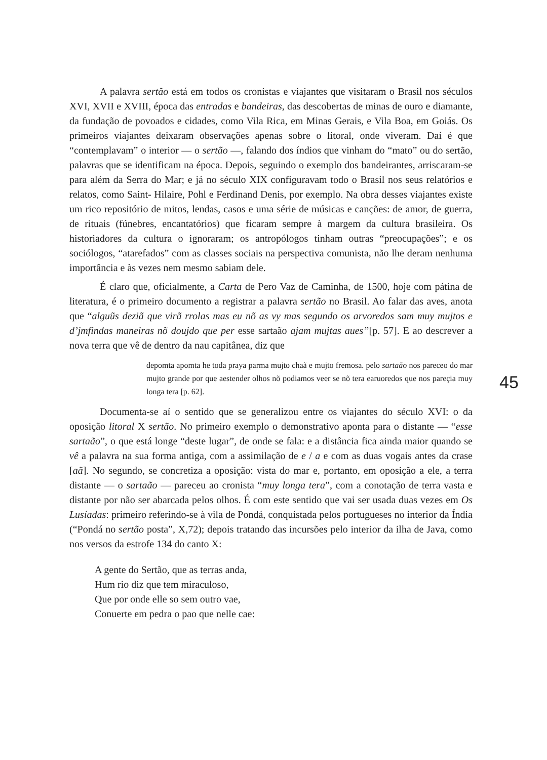A palavra sertão está em todos os cronistas e viajantes que visitaram o Brasil nos séculos XVI, XVII e XVIII, época das entradas e bandeiras, das descobertas de minas de ouro e diamante, da fundação de povoados e cidades, como Vila Rica, em Minas Gerais, e Vila Boa, em Goiás. Os primeiros viajantes deixaram observações apenas sobre o litoral, onde viveram. Daí é que “contemplavam” o interior — o sertão —, falando dos índios que vinham do “mato” ou do sertão, palavras que se identificam na época. Depois, seguindo o exemplo dos bandeirantes, arriscaram-se para além da Serra do Mar; e já no século XIX configuravam todo o Brasil nos seus relatórios e relatos, como Saint- Hilaire, Pohl e Ferdinand Denis, por exemplo. Na obra desses viajantes existe um rico repositório de mitos, lendas, casos e uma série de músicas e canções: de amor, de guerra, de rituais (fúnebres, encantatórios) que ficaram sempre à margem da cultura brasileira. Os historiadores da cultura o ignoraram; os antropólogos tinham outras “preocupações”; e os sociólogos, “atarefados” com as classes sociais na perspectiva comunista, não lhe deram nenhuma importância e às vezes nem mesmo sabiam dele.
É claro que, oficialmente, a Carta de Pero Vaz de Caminha, de 1500, hoje com pátina de literatura, é o primeiro documento a registrar a palavra sertão no Brasil. Ao falar das aves, anota que “alguũs deziã que virã rrolas mas eu nõ as vy mas segundo os arvoredos sam muy mujtos e d’jmfindas maneiras nõ doujdo que per esse sartaão ajam mujtas aues”[p. 57]. E ao descrever a nova terra que vê de dentro da nau capitânea, diz que
depomta apomta he toda praya parma mujto chaã e mujto fremosa. pelo sartaão nos pareceo do mar mujto grande por que aestender olhos nõ podiamos veer se nõ tera earuoredos que nos pareçia muy longa tera [p. 62].
Documenta-se aí o sentido que se generalizou entre os viajantes do século XVI: o da oposição litoral X sertão. No primeiro exemplo o demonstrativo aponta para o distante — “esse sartaão”, o que está longe “deste lugar”, de onde se fala: e a distância fica ainda maior quando se vê a palavra na sua forma antiga, com a assimilação de e / a e com as duas vogais antes da crase [aã]. No segundo, se concretiza a oposição: vista do mar e, portanto, em oposição a ele, a terra distante — o sartaão — pareceu ao cronista “muy longa tera”, com a conotação de terra vasta e distante por não ser abarcada pelos olhos. É com este sentido que vai ser usada duas vezes em Os Lusíadas: primeiro referindo-se à vila de Pondá, conquistada pelos portugueses no interior da Índia (“Pondá no sertão posta”, X,72); depois tratando das incursões pelo interior da ilha de Java, como nos versos da estrofe 134 do canto X:
A gente do Sertão, que as terras anda,
Hum rio diz que tem miraculoso,
Que por onde elle so sem outro vae,
Conuerte em pedra o pao que nelle cae:
45